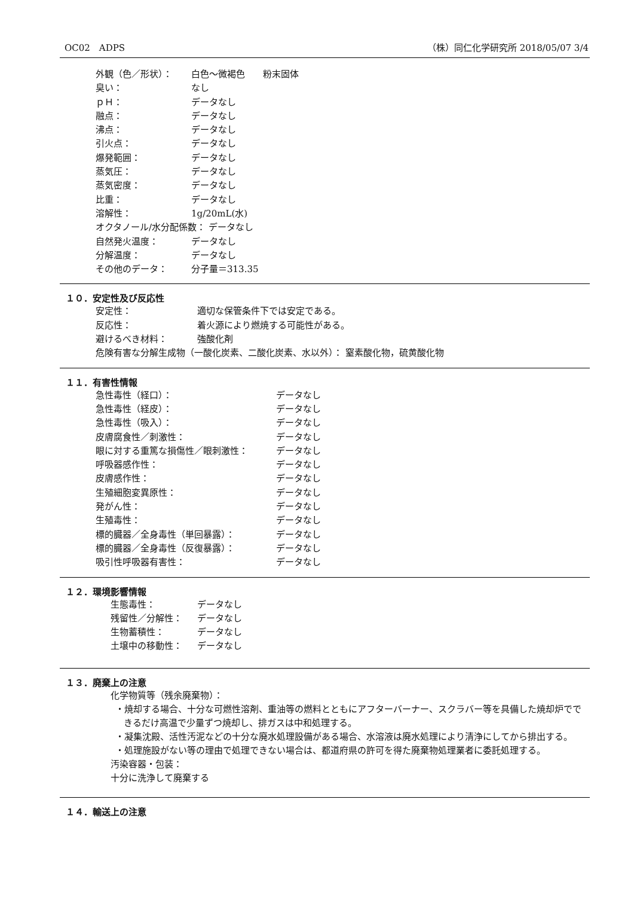OC02　ADPS （株）同仁化学研究所 2018/05/07 3/4
外観（色／形状）： 白色～微褐色　　粉末固体
臭い： なし
ｐＨ： データなし
融点： データなし
沸点： データなし
引火点： データなし
爆発範囲： データなし
蒸気圧： データなし
蒸気密度： データなし
比重： データなし
溶解性： 1g/20mL(水)
オクタノール/水分配係数： データなし
自然発火温度： データなし
分解温度： データなし
その他のデータ： 分子量＝313.35
１０．安定性及び反応性
安定性： 適切な保管条件下では安定である。
反応性： 着火源により燃焼する可能性がある。
避けるべき材料： 強酸化剤
危険有害な分解生成物（一酸化炭素、二酸化炭素、水以外）： 窒素酸化物，硫黄酸化物
１１．有害性情報
急性毒性（経口）： データなし
急性毒性（経皮）： データなし
急性毒性（吸入）： データなし
皮膚腐食性／刺激性： データなし
眼に対する重篤な損傷性／眼刺激性： データなし
呼吸器感作性： データなし
皮膚感作性： データなし
生殖細胞変異原性： データなし
発がん性： データなし
生殖毒性： データなし
標的臓器／全身毒性（単回暴露）： データなし
標的臓器／全身毒性（反復暴露）： データなし
吸引性呼吸器有害性： データなし
１２．環境影響情報
生態毒性： データなし
残留性／分解性： データなし
生物蓄積性： データなし
土壌中の移動性： データなし
１３．廃棄上の注意
化学物質等（残余廃棄物）：
・焼却する場合、十分な可燃性溶剤、重油等の燃料とともにアフターバーナー、スクラバー等を具備した焼却炉でできるだけ高温で少量ずつ焼却し、排ガスは中和処理する。
・凝集沈殿、活性汚泥などの十分な廃水処理設備がある場合、水溶液は廃水処理により清浄にしてから排出する。
・処理施設がない等の理由で処理できない場合は、都道府県の許可を得た廃棄物処理業者に委託処理する。
汚染容器・包装：
十分に洗浄して廃棄する
１４．輸送上の注意